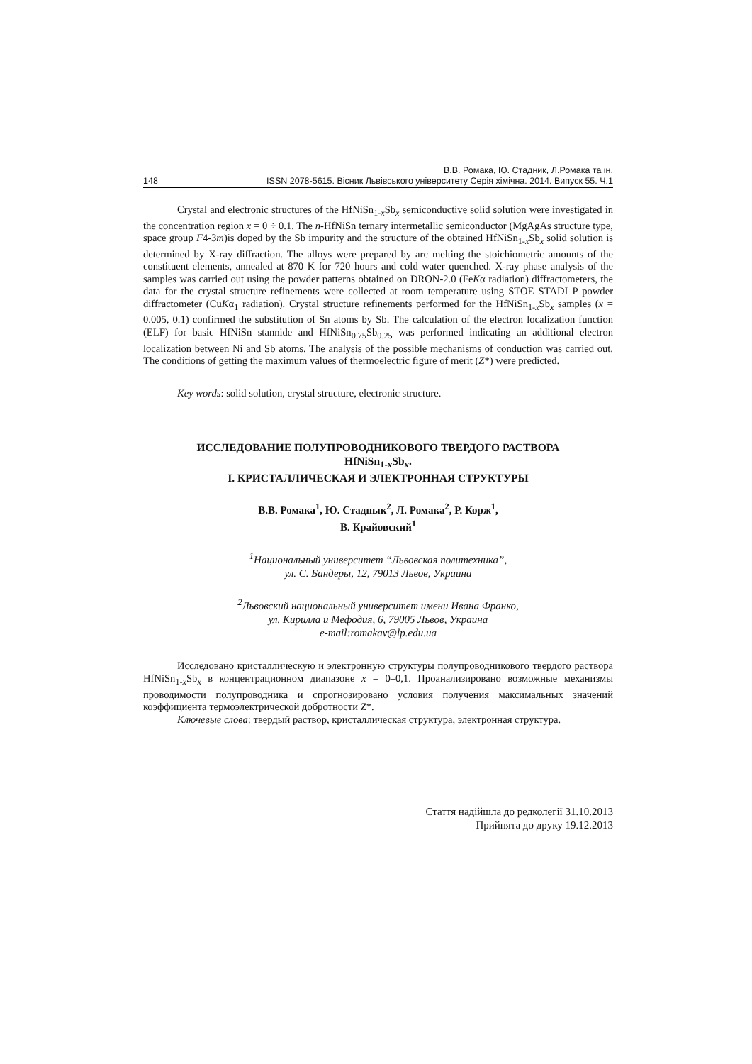В.В. Ромака, Ю. Стадник, Л.Ромака та ін.
148 ISSN 2078-5615. Вісник Львівського університету Серія хімічна. 2014. Випуск 55. Ч.1
Crystal and electronic structures of the HfNiSn<sub>1-x</sub>Sb<sub>x</sub> semiconductive solid solution were investigated in the concentration region x = 0 ÷ 0.1. The n-HfNiSn ternary intermetallic semiconductor (MgAgAs structure type, space group F4-3m)is doped by the Sb impurity and the structure of the obtained HfNiSn<sub>1-x</sub>Sb<sub>x</sub> solid solution is determined by X-ray diffraction. The alloys were prepared by arc melting the stoichiometric amounts of the constituent elements, annealed at 870 K for 720 hours and cold water quenched. X-ray phase analysis of the samples was carried out using the powder patterns obtained on DRON-2.0 (FeKα radiation) diffractometers, the data for the crystal structure refinements were collected at room temperature using STOE STADI P powder diffractometer (CuKα<sub>1</sub> radiation). Crystal structure refinements performed for the HfNiSn<sub>1-x</sub>Sb<sub>x</sub> samples (x = 0.005, 0.1) confirmed the substitution of Sn atoms by Sb. The calculation of the electron localization function (ELF) for basic HfNiSn stannide and HfNiSn<sub>0.75</sub>Sb<sub>0.25</sub> was performed indicating an additional electron localization between Ni and Sb atoms. The analysis of the possible mechanisms of conduction was carried out. The conditions of getting the maximum values of thermoelectric figure of merit (Z*) were predicted.
Key words: solid solution, crystal structure, electronic structure.
ИССЛЕДОВАНИЕ ПОЛУПРОВОДНИКОВОГО ТВЕРДОГО РАСТВОРА
HfNiSn<sub>1-x</sub>Sb<sub>x</sub>.
I. КРИСТАЛЛИЧЕСКАЯ И ЭЛЕКТРОННАЯ СТРУКТУРЫ
В.В. Ромака<sup>1</sup>, Ю. Стаднык<sup>2</sup>, Л. Ромака<sup>2</sup>, Р. Корж<sup>1</sup>,
В. Крайовский<sup>1</sup>
<sup>1</sup> Национальный университет “Львовская политехника”,
ул. С. Бандеры, 12, 79013 Львов, Украина
<sup>2</sup> Львовский национальный университет имени Ивана Франко,
ул. Кирилла и Мефодия, 6, 79005 Львов, Украина
e-mail:romakav@lp.edu.ua
Исследовано кристаллическую и электронную структуры полупроводникового твердого раствора HfNiSn<sub>1-x</sub>Sb<sub>x</sub> в концентрационном диапазоне x = 0–0,1. Проанализировано возможные механизмы проводимости полупроводника и спрогнозировано условия получения максимальных значений коэффициента термоэлектрической добротности Z*.
Ключевые слова: твердый раствор, кристаллическая структура, электронная структура.
Стаття надійшла до редколегії 31.10.2013
Прийнята до друку 19.12.2013